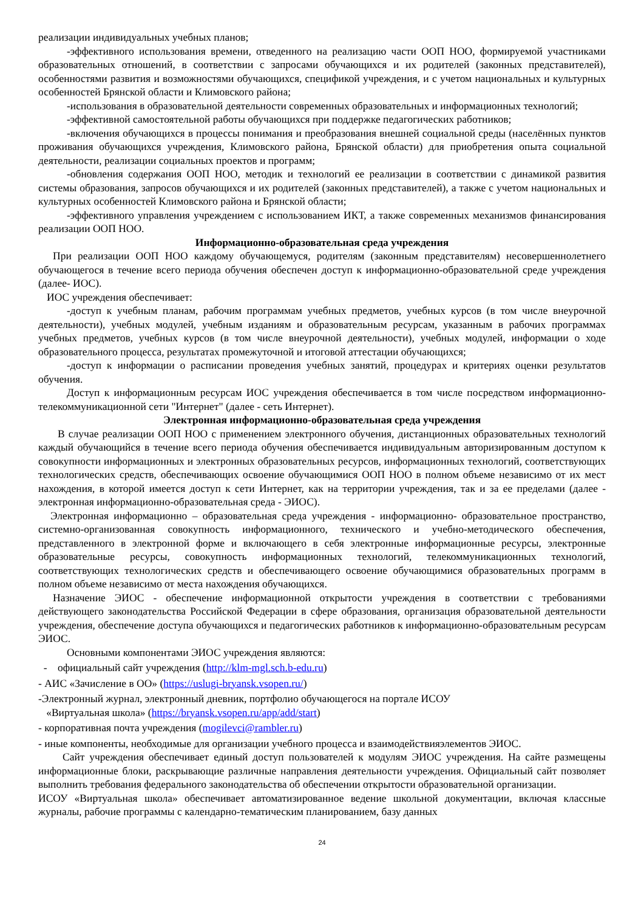реализации индивидуальных учебных планов;
-эффективного использования времени, отведенного на реализацию части ООП НОО, формируемой участниками образовательных отношений, в соответствии с запросами обучающихся и их родителей (законных представителей), особенностями развития и возможностями обучающихся, спецификой учреждения, и с учетом национальных и культурных особенностей Брянской области и Климовского района;
-использования в образовательной деятельности современных образовательных и информационных технологий;
-эффективной самостоятельной работы обучающихся при поддержке педагогических работников;
-включения обучающихся в процессы понимания и преобразования внешней социальной среды (населённых пунктов проживания обучающихся учреждения, Климовского района, Брянской области) для приобретения опыта социальной деятельности, реализации социальных проектов и программ;
-обновления содержания ООП НОО, методик и технологий ее реализации в соответствии с динамикой развития системы образования, запросов обучающихся и их родителей (законных представителей), а также с учетом национальных и культурных особенностей Климовского района и Брянской области;
-эффективного управления учреждением с использованием ИКТ, а также современных механизмов финансирования реализации ООП НОО.
Информационно-образовательная среда учреждения
При реализации ООП НОО каждому обучающемуся, родителям (законным представителям) несовершеннолетнего обучающегося в течение всего периода обучения обеспечен доступ к информационно-образовательной среде учреждения (далее- ИОС).
ИОС учреждения обеспечивает:
-доступ к учебным планам, рабочим программам учебных предметов, учебных курсов (в том числе внеурочной деятельности), учебных модулей, учебным изданиям и образовательным ресурсам, указанным в рабочих программах учебных предметов, учебных курсов (в том числе внеурочной деятельности), учебных модулей, информации о ходе образовательного процесса, результатах промежуточной и итоговой аттестации обучающихся;
-доступ к информации о расписании проведения учебных занятий, процедурах и критериях оценки результатов обучения.
Доступ к информационным ресурсам ИОС учреждения обеспечивается в том числе посредством информационно-телекоммуникационной сети "Интернет" (далее - сеть Интернет).
Электронная информационно-образовательная среда учреждения
В случае реализации ООП НОО с применением электронного обучения, дистанционных образовательных технологий каждый обучающийся в течение всего периода обучения обеспечивается индивидуальным авторизированным доступом к совокупности информационных и электронных образовательных ресурсов, информационных технологий, соответствующих технологических средств, обеспечивающих освоение обучающимися ООП НОО в полном объеме независимо от их мест нахождения, в которой имеется доступ к сети Интернет, как на территории учреждения, так и за ее пределами (далее - электронная информационно-образовательная среда - ЭИОС).
Электронная информационно – образовательная среда учреждения - информационно- образовательное пространство, системно-организованная совокупность информационного, технического и учебно-методического обеспечения, представленного в электронной форме и включающего в себя электронные информационные ресурсы, электронные образовательные ресурсы, совокупность информационных технологий, телекоммуникационных технологий, соответствующих технологических средств и обеспечивающего освоение обучающимися образовательных программ в полном объеме независимо от места нахождения обучающихся.
Назначение ЭИОС - обеспечение информационной открытости учреждения в соответствии с требованиями действующего законодательства Российской Федерации в сфере образования, организация образовательной деятельности учреждения, обеспечение доступа обучающихся и педагогических работников к информационно-образовательным ресурсам ЭИОС.
Основными компонентами ЭИОС учреждения являются:
- официальный сайт учреждения (http://klm-mgl.sch.b-edu.ru)
- АИС «Зачисление в ОО» (https://uslugi-bryansk.vsopen.ru/)
-Электронный журнал, электронный дневник, портфолио обучающегося на портале ИСОУ
«Виртуальная школа» (https://bryansk.vsopen.ru/app/add/start)
- корпоративная почта учреждения (mogilevci@rambler.ru)
- иные компоненты, необходимые для организации учебного процесса и взаимодействияэлементов ЭИОС.
Сайт учреждения обеспечивает единый доступ пользователей к модулям ЭИОС учреждения. На сайте размещены информационные блоки, раскрывающие различные направления деятельности учреждения. Официальный сайт позволяет выполнить требования федерального законодательства об обеспечении открытости образовательной организации.
ИСОУ «Виртуальная школа» обеспечивает автоматизированное ведение школьной документации, включая классные журналы, рабочие программы с календарно-тематическим планированием, базу данных
24